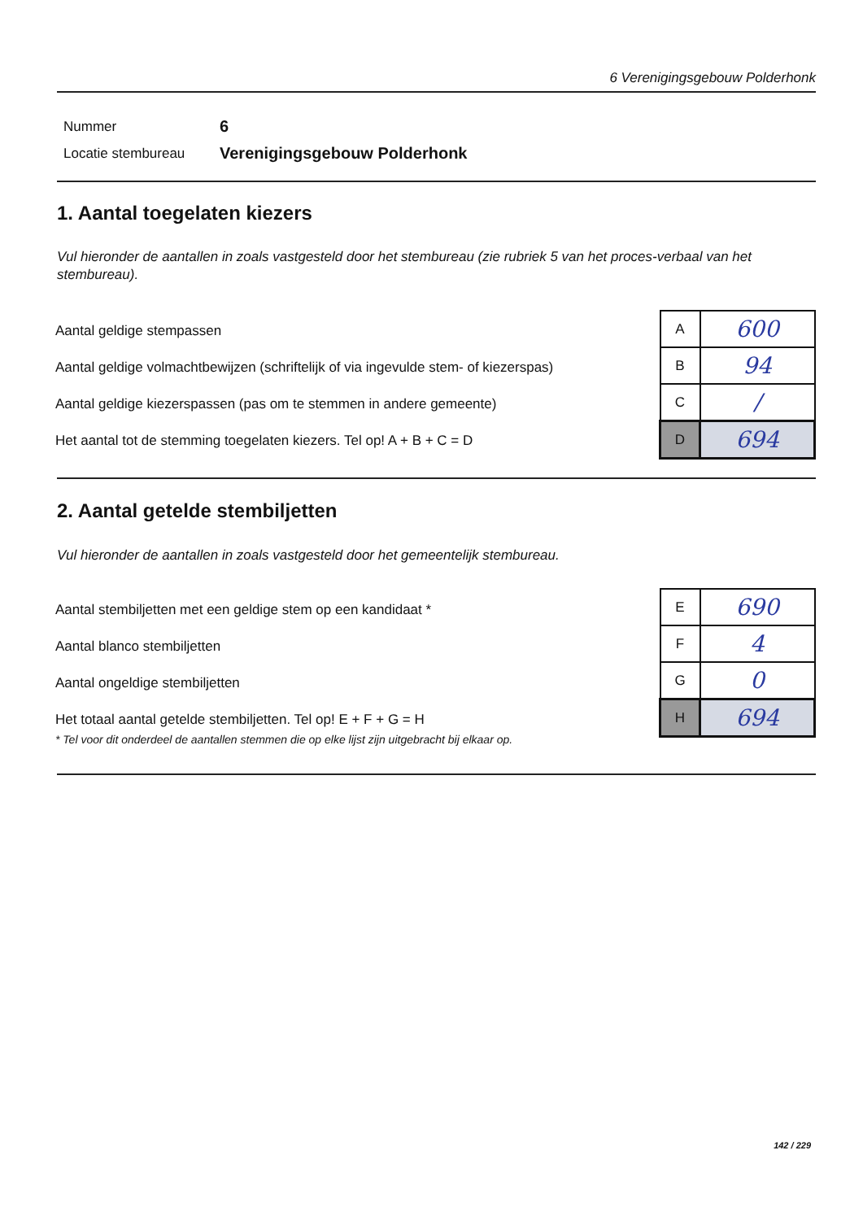6 Verenigingsgebouw Polderhonk
| Nummer | 6 |
| Locatie stembureau | Verenigingsgebouw Polderhonk |
1. Aantal toegelaten kiezers
Vul hieronder de aantallen in zoals vastgesteld door het stembureau (zie rubriek 5 van het proces-verbaal van het stembureau).
Aantal geldige stempassen
Aantal geldige volmachtbewijzen (schriftelijk of via ingevulde stem- of kiezerspas)
Aantal geldige kiezerspassen (pas om te stemmen in andere gemeente)
Het aantal tot de stemming toegelaten kiezers. Tel op! A + B + C = D
| A | 600 |
| B | 94 |
| C | / |
| D | 694 |
2. Aantal getelde stembiljetten
Vul hieronder de aantallen in zoals vastgesteld door het gemeentelijk stembureau.
Aantal stembiljetten met een geldige stem op een kandidaat *
Aantal blanco stembiljetten
Aantal ongeldige stembiljetten
Het totaal aantal getelde stembiljetten. Tel op! E + F + G = H
* Tel voor dit onderdeel de aantallen stemmen die op elke lijst zijn uitgebracht bij elkaar op.
| E | 690 |
| F | 4 |
| G | 0 |
| H | 694 |
142 / 229